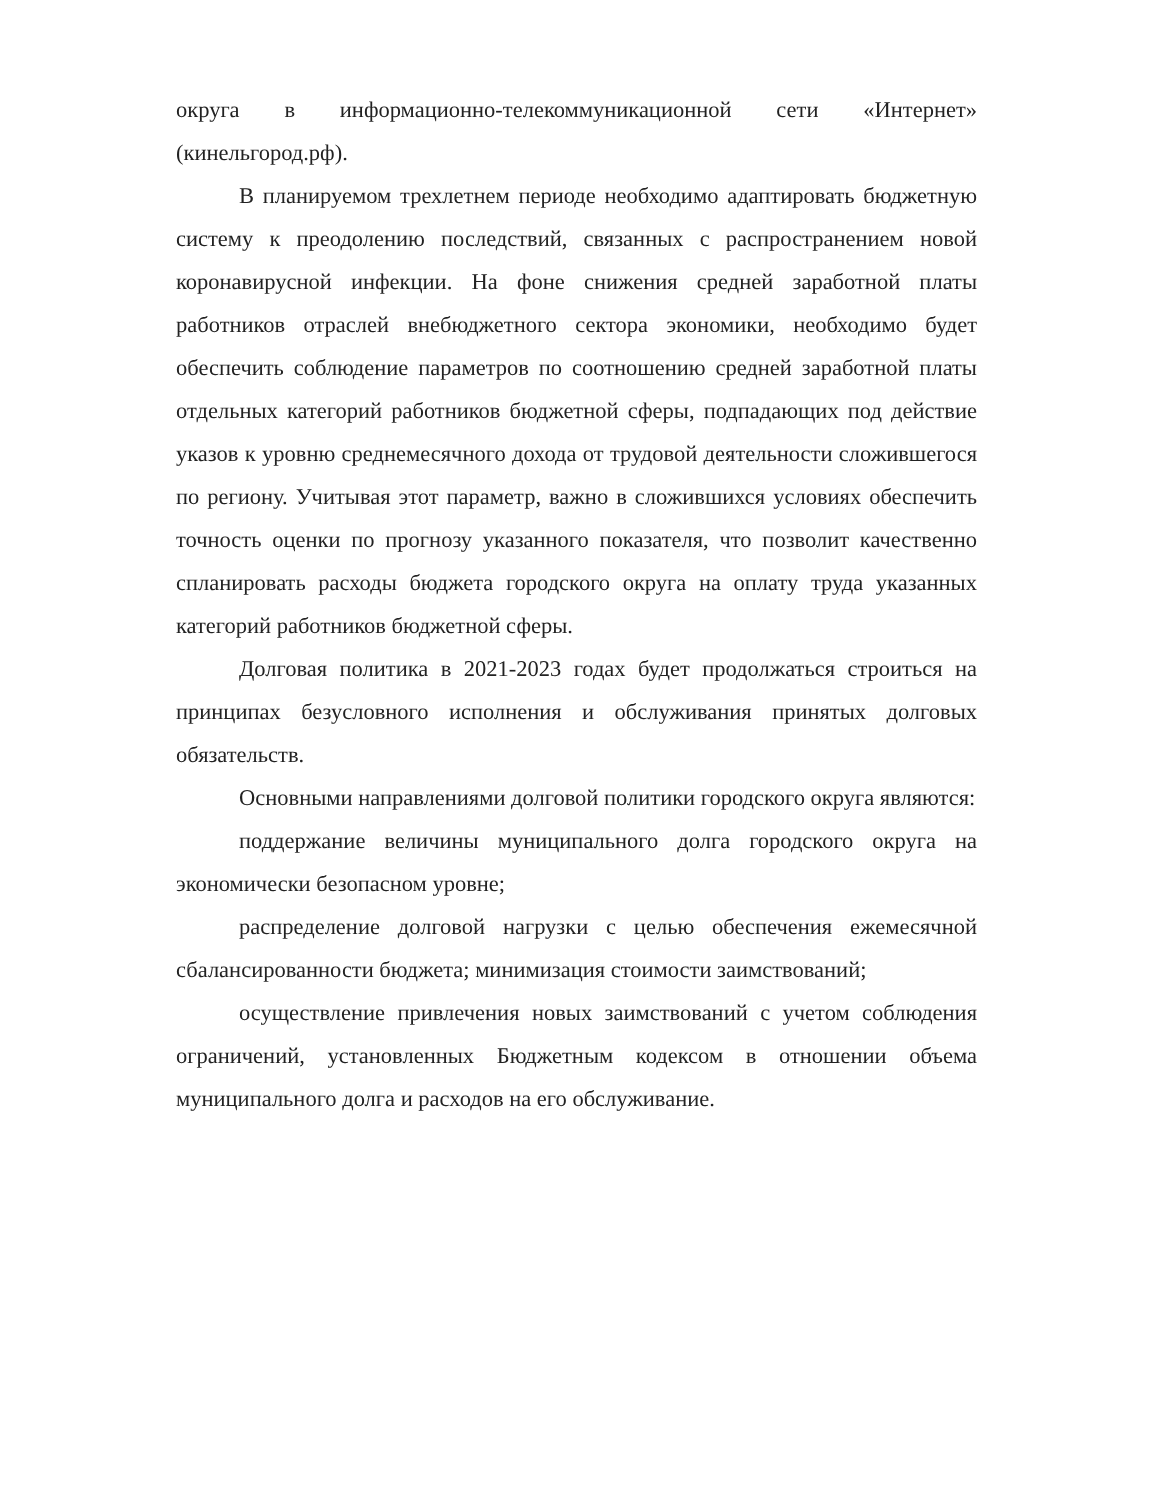округа в информационно-телекоммуникационной сети «Интернет» (кинельгород.рф).
В планируемом трехлетнем периоде необходимо адаптировать бюджетную систему к преодолению последствий, связанных с распространением новой коронавирусной инфекции. На фоне снижения средней заработной платы работников отраслей внебюджетного сектора экономики, необходимо будет обеспечить соблюдение параметров по соотношению средней заработной платы отдельных категорий работников бюджетной сферы, подпадающих под действие указов к уровню среднемесячного дохода от трудовой деятельности сложившегося по региону. Учитывая этот параметр, важно в сложившихся условиях обеспечить точность оценки по прогнозу указанного показателя, что позволит качественно спланировать расходы бюджета городского округа на оплату труда указанных категорий работников бюджетной сферы.
Долговая политика в 2021-2023 годах будет продолжаться строиться на принципах безусловного исполнения и обслуживания принятых долговых обязательств.
Основными направлениями долговой политики городского округа являются:
поддержание величины муниципального долга городского округа на экономически безопасном уровне;
распределение долговой нагрузки с целью обеспечения ежемесячной сбалансированности бюджета; минимизация стоимости заимствований;
осуществление привлечения новых заимствований с учетом соблюдения ограничений, установленных Бюджетным кодексом в отношении объема муниципального долга и расходов на его обслуживание.